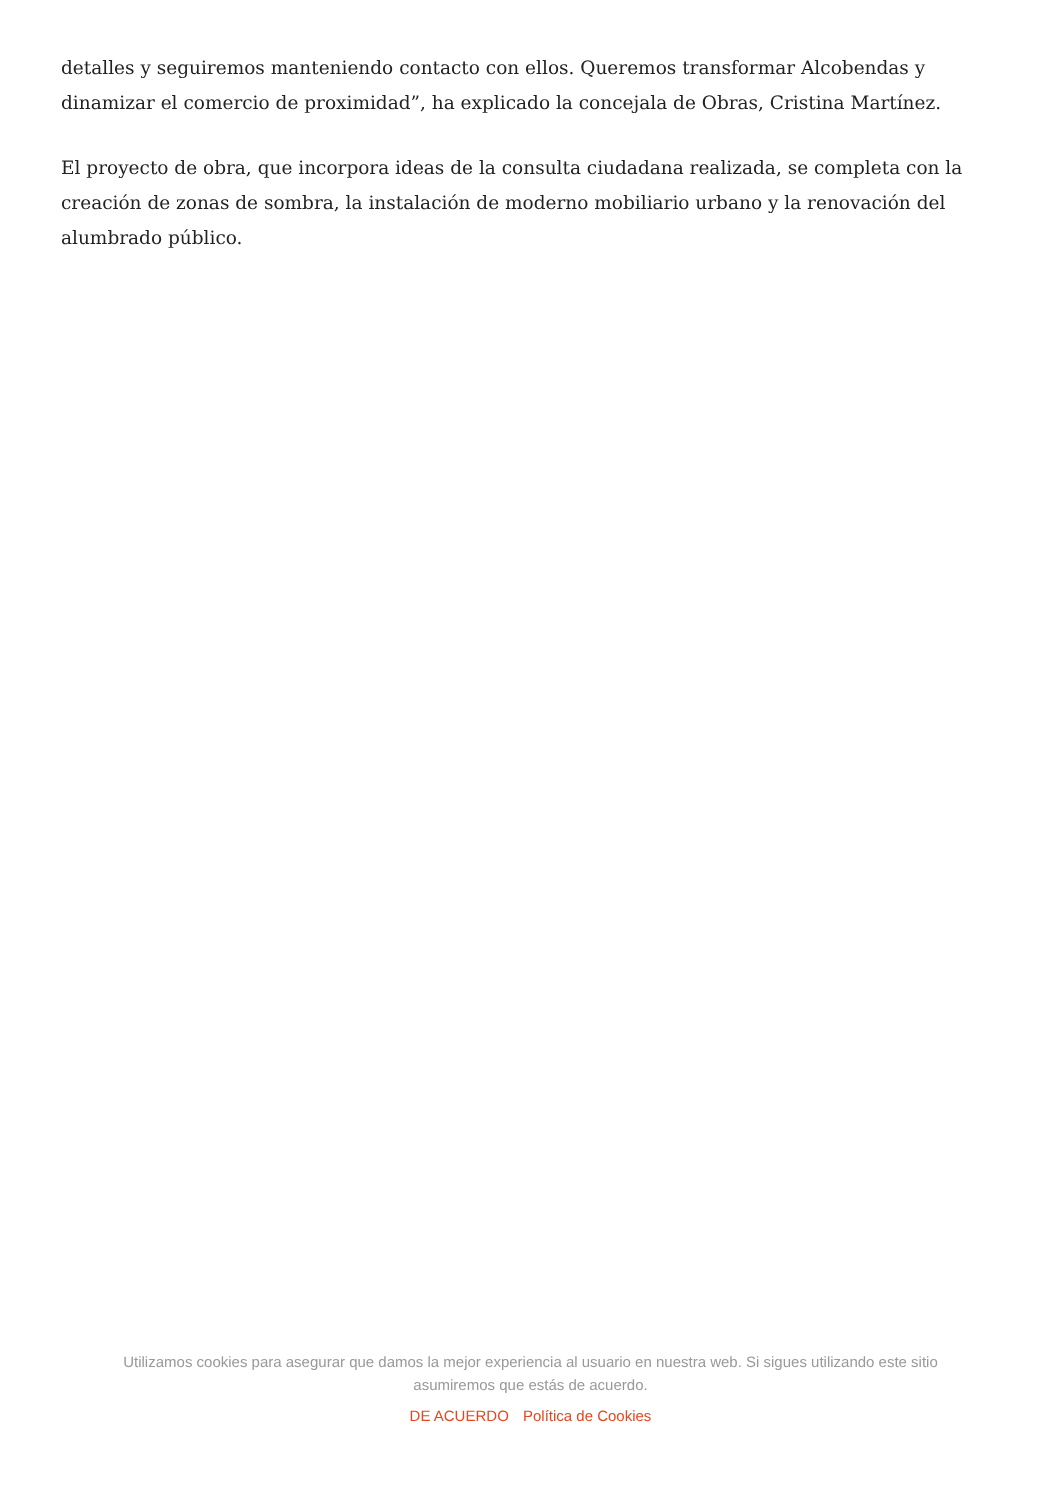detalles y seguiremos manteniendo contacto con ellos. Queremos transformar Alcobendas y dinamizar el comercio de proximidad”, ha explicado la concejala de Obras, Cristina Martínez.
El proyecto de obra, que incorpora ideas de la consulta ciudadana realizada, se completa con la creación de zonas de sombra, la instalación de moderno mobiliario urbano y la renovación del alumbrado público.
Utilizamos cookies para asegurar que damos la mejor experiencia al usuario en nuestra web. Si sigues utilizando este sitio asumiremos que estás de acuerdo.
DE ACUERDO Política de Cookies